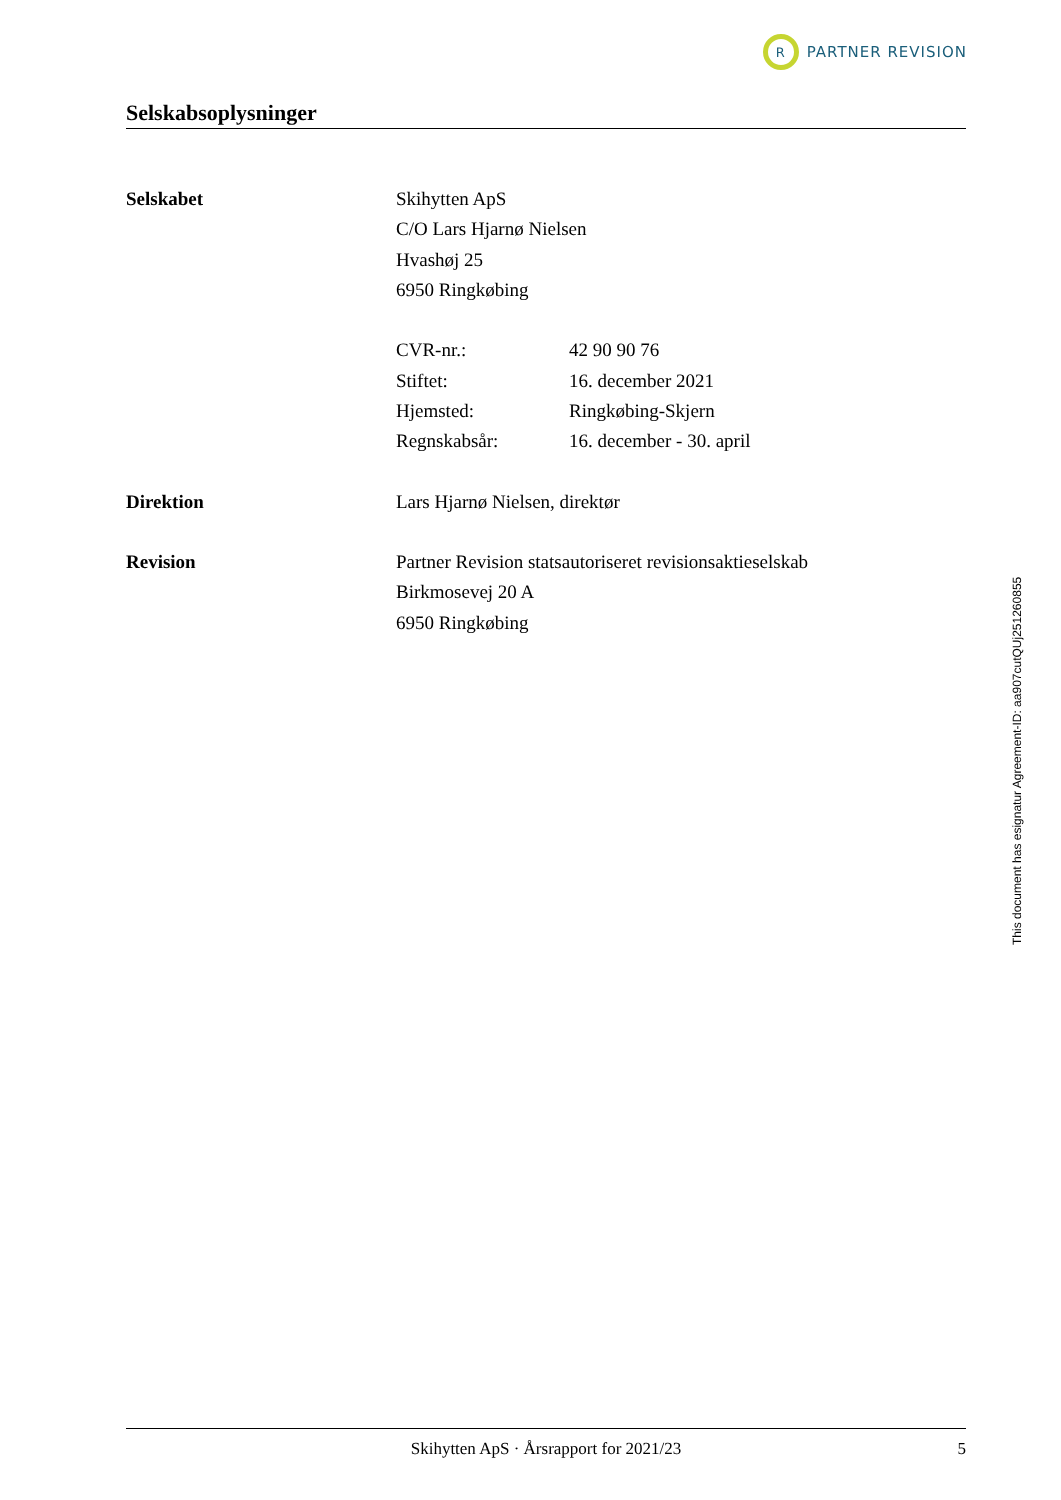R
PARTNER REVISION
Selskabsoplysninger
Selskabet Skihytten ApS
C/O Lars Hjarnø Nielsen
Hvashøj 25
6950 Ringkøbing
CVR-nr.: 42 90 90 76
Stiftet: 16. december 2021
Hjemsted: Ringkøbing-Skjern
Regnskabsår: 16. december - 30. april
Direktion Lars Hjarnø Nielsen, direktør
Revision Partner Revision statsautoriseret revisionsaktieselskab
Birkmosevej 20 A
6950 Ringkøbing
This document has esignatur Agreement-ID: aa907cutQUj251260855
Skihytten ApS · Årsrapport for 2021/23 5